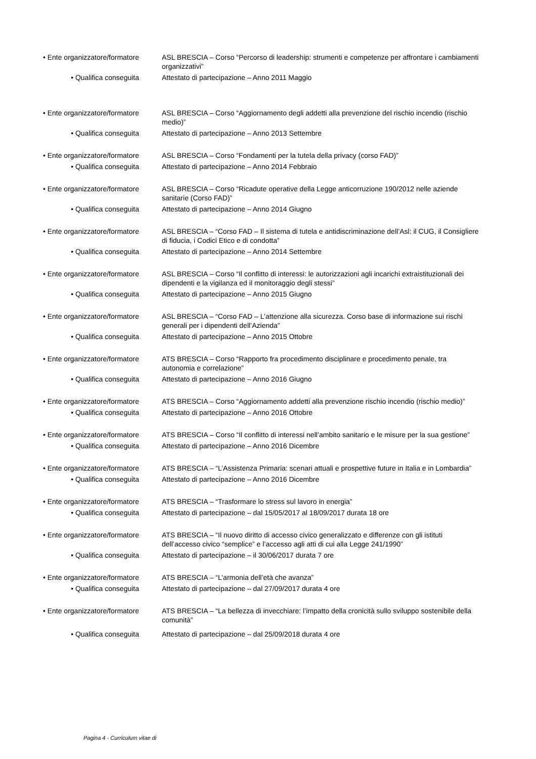• Ente organizzatore/formatore ASL BRESCIA – Corso “Percorso di leadership: strumenti e competenze per affrontare i cambiamenti organizzativi”
• Qualifica conseguita Attestato di partecipazione – Anno 2011 Maggio
• Ente organizzatore/formatore ASL BRESCIA – Corso “Aggiornamento degli addetti alla prevenzione del rischio incendio (rischio medio)”
• Qualifica conseguita Attestato di partecipazione – Anno 2013 Settembre
• Ente organizzatore/formatore ASL BRESCIA – Corso “Fondamenti per la tutela della privacy (corso FAD)”
• Qualifica conseguita Attestato di partecipazione – Anno 2014 Febbraio
• Ente organizzatore/formatore ASL BRESCIA – Corso “Ricadute operative della Legge anticorruzione 190/2012 nelle aziende sanitarie (Corso FAD)”
• Qualifica conseguita Attestato di partecipazione – Anno 2014 Giugno
• Ente organizzatore/formatore ASL BRESCIA – “Corso FAD – Il sistema di tutela e antidiscriminazione dell’Asl: il CUG, il Consigliere di fiducia, i Codici Etico e di condotta”
• Qualifica conseguita Attestato di partecipazione – Anno 2014 Settembre
• Ente organizzatore/formatore ASL BRESCIA – Corso “Il conflitto di interessi: le autorizzazioni agli incarichi extraistituzionali dei dipendenti e la vigilanza ed il monitoraggio degli stessi”
• Qualifica conseguita Attestato di partecipazione – Anno 2015 Giugno
• Ente organizzatore/formatore ASL BRESCIA – “Corso FAD – L’attenzione alla sicurezza. Corso base di informazione sui rischi generali per i dipendenti dell’Azienda”
• Qualifica conseguita Attestato di partecipazione – Anno 2015 Ottobre
• Ente organizzatore/formatore ATS BRESCIA – Corso “Rapporto fra procedimento disciplinare e procedimento penale, tra autonomia e correlazione”
• Qualifica conseguita Attestato di partecipazione – Anno 2016 Giugno
• Ente organizzatore/formatore ATS BRESCIA – Corso “Aggiornamento addetti alla prevenzione rischio incendio (rischio medio)”
• Qualifica conseguita Attestato di partecipazione – Anno 2016 Ottobre
• Ente organizzatore/formatore ATS BRESCIA – Corso “Il conflitto di interessi nell’ambito sanitario e le misure per la sua gestione”
• Qualifica conseguita Attestato di partecipazione – Anno 2016 Dicembre
• Ente organizzatore/formatore ATS BRESCIA – “L’Assistenza Primaria: scenari attuali e prospettive future in Italia e in Lombardia”
• Qualifica conseguita Attestato di partecipazione – Anno 2016 Dicembre
• Ente organizzatore/formatore ATS BRESCIA – “Trasformare lo stress sul lavoro in energia”
• Qualifica conseguita Attestato di partecipazione – dal 15/05/2017 al 18/09/2017 durata 18 ore
• Ente organizzatore/formatore ATS BRESCIA – “Il nuovo diritto di accesso civico generalizzato e differenze con gli istituti dell’accesso civico “semplice” e l’accesso agli atti di cui alla Legge 241/1990”
• Qualifica conseguita Attestato di partecipazione – il 30/06/2017 durata 7 ore
• Ente organizzatore/formatore ATS BRESCIA – “L’armonia dell’età che avanza”
• Qualifica conseguita Attestato di partecipazione – dal 27/09/2017 durata 4 ore
• Ente organizzatore/formatore ATS BRESCIA – “La bellezza di invecchiare: l’impatto della cronicità sullo sviluppo sostenibile della comunità”
• Qualifica conseguita Attestato di partecipazione – dal 25/09/2018 durata 4 ore
Pagina 4 - Curriculum vitae di